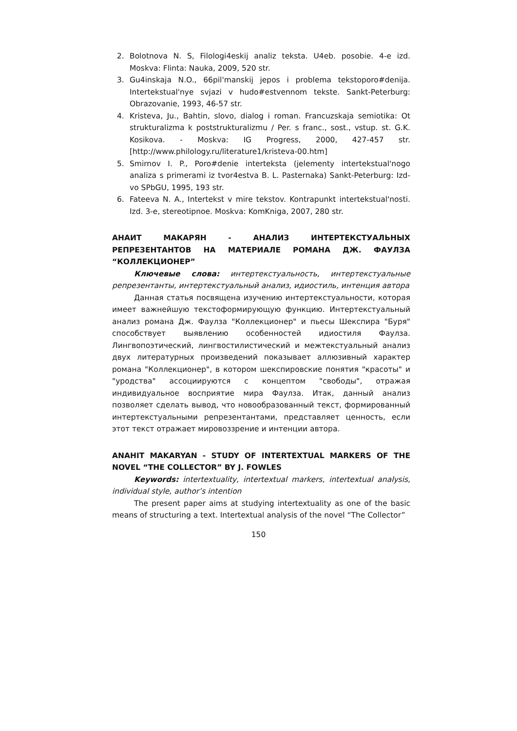2. Bolotnova N. S, Filologi4eskij analiz teksta. U4eb. posobie. 4-e izd. Moskva: Flinta: Nauka, 2009, 520 str.
3. Gu4inskaja N.O., 66pil'manskij jepos i problema tekstoporo#denija. Intertekstual'nye svjazi v hudo#estvennom tekste. Sankt-Peterburg: Obrazovanie, 1993, 46-57 str.
4. Kristeva, Ju., Bahtin, slovo, dialog i roman. Francuzskaja semiotika: Ot strukturalizma k poststrukturalizmu / Per. s franc., sost., vstup. st. G.K. Kosikova. - Moskva: IG Progress, 2000, 427-457 str. [http://www.philology.ru/literature1/kristeva-00.htm]
5. Smirnov I. P., Poro#denie interteksta (jelementy intertekstual'nogo analiza s primerami iz tvor4estva B. L. Pasternaka) Sankt-Peterburg: Izd-vo SPbGU, 1995, 193 str.
6. Fateeva N. A., Intertekst v mire tekstov. Kontrapunkt intertekstual'nosti. Izd. 3-e, stereotipnoe. Moskva: KomKniga, 2007, 280 str.
АНАИТ МАКАРЯН - АНАЛИЗ ИНТЕРТЕКСТУАЛЬНЫХ РЕПРЕЗЕНТАНТОВ НА МАТЕРИАЛЕ РОМАНА ДЖ. ФАУЛЗА “КОЛЛЕКЦИОНЕР”
Ключевые слова: интертекстуальность, интертекстуальные репрезентанты, интертекстуальный анализ, идиостиль, интенция автора
Данная статья посвящена изучению интертекстуальности, которая имеет важнейшую текстоформирующую функцию. Интертекстуальный анализ романа Дж. Фаулза "Коллекционер" и пьесы Шекспира "Буря" способствует выявлению особенностей идиостиля Фаулза. Лингвопоэтический, лингвостилистический и межтекстуальный анализ двух литературных произведений показывает аллюзивный характер романа "Коллекционер", в котором шекспировские понятия "красоты" и "уродства" ассоциируются с концептом "свободы", отражая индивидуальное восприятие мира Фаулза. Итак, данный анализ позволяет сделать вывод, что новообразованный текст, формированный интертекстуальными репрезентантами, представляет ценность, если этот текст отражает мировоззрение и интенции автора.
ANAHIT MAKARYAN - STUDY OF INTERTEXTUAL MARKERS OF THE NOVEL “THE COLLECTOR” BY J. FOWLES
Keywords: intertextuality, intertextual markers, intertextual analysis, individual style, author’s intention
The present paper aims at studying intertextuality as one of the basic means of structuring a text. Intertextual analysis of the novel “The Collector”
150